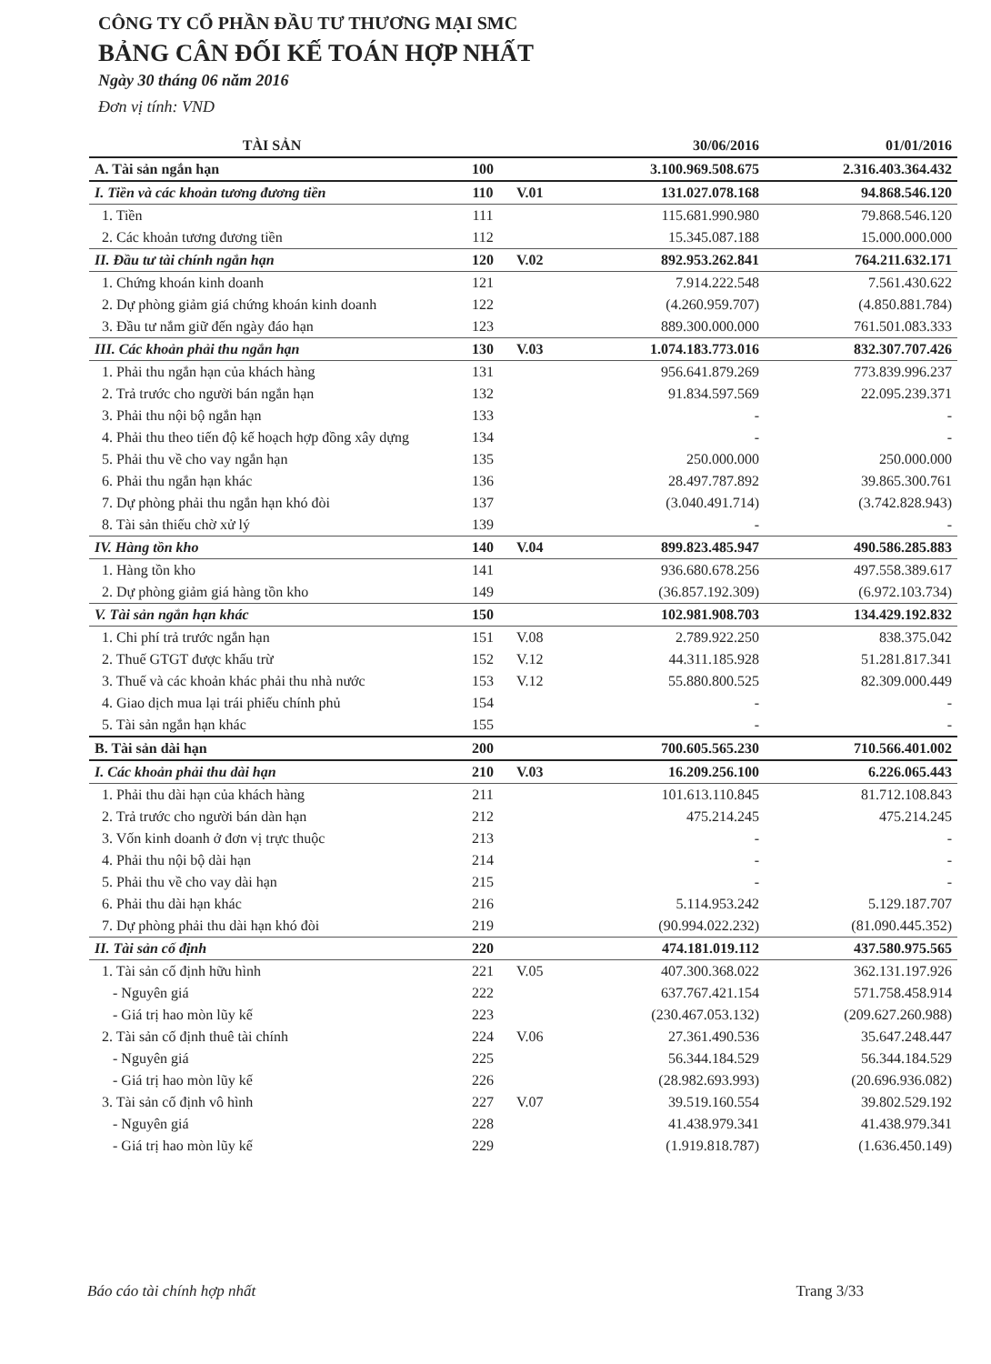CÔNG TY CỔ PHẦN ĐẦU TƯ THƯƠNG MẠI SMC
BẢNG CÂN ĐỐI KẾ TOÁN HỢP NHẤT
Ngày 30 tháng 06 năm 2016
Đơn vị tính: VND
| TÀI SẢN | | | 30/06/2016 | 01/01/2016 |
| --- | --- | --- | --- | --- |
| A. Tài sản ngắn hạn | 100 | | 3.100.969.508.675 | 2.316.403.364.432 |
| I. Tiền và các khoản tương đương tiền | 110 | V.01 | 131.027.078.168 | 94.868.546.120 |
| 1. Tiền | 111 | | 115.681.990.980 | 79.868.546.120 |
| 2. Các khoản tương đương tiền | 112 | | 15.345.087.188 | 15.000.000.000 |
| II. Đầu tư tài chính ngắn hạn | 120 | V.02 | 892.953.262.841 | 764.211.632.171 |
| 1. Chứng khoán kinh doanh | 121 | | 7.914.222.548 | 7.561.430.622 |
| 2. Dự phòng giảm giá chứng khoán kinh doanh | 122 | | (4.260.959.707) | (4.850.881.784) |
| 3. Đầu tư nắm giữ đến ngày đáo hạn | 123 | | 889.300.000.000 | 761.501.083.333 |
| III. Các khoản phải thu ngắn hạn | 130 | V.03 | 1.074.183.773.016 | 832.307.707.426 |
| 1. Phải thu ngắn hạn của khách hàng | 131 | | 956.641.879.269 | 773.839.996.237 |
| 2. Trả trước cho người bán ngắn hạn | 132 | | 91.834.597.569 | 22.095.239.371 |
| 3. Phải thu nội bộ ngắn hạn | 133 | | - | - |
| 4. Phải thu theo tiến độ kế hoạch hợp đồng xây dựng | 134 | | - | - |
| 5. Phải thu về cho vay ngắn hạn | 135 | | 250.000.000 | 250.000.000 |
| 6. Phải thu ngắn hạn khác | 136 | | 28.497.787.892 | 39.865.300.761 |
| 7. Dự phòng phải thu ngắn hạn khó đòi | 137 | | (3.040.491.714) | (3.742.828.943) |
| 8. Tài sản thiếu chờ xử lý | 139 | | - | - |
| IV. Hàng tồn kho | 140 | V.04 | 899.823.485.947 | 490.586.285.883 |
| 1. Hàng tồn kho | 141 | | 936.680.678.256 | 497.558.389.617 |
| 2. Dự phòng giảm giá hàng tồn kho | 149 | | (36.857.192.309) | (6.972.103.734) |
| V. Tài sản ngắn hạn khác | 150 | | 102.981.908.703 | 134.429.192.832 |
| 1. Chi phí trả trước ngắn hạn | 151 | V.08 | 2.789.922.250 | 838.375.042 |
| 2. Thuế GTGT được khấu trừ | 152 | V.12 | 44.311.185.928 | 51.281.817.341 |
| 3. Thuế và các khoản khác phải thu nhà nước | 153 | V.12 | 55.880.800.525 | 82.309.000.449 |
| 4. Giao dịch mua lại trái phiếu chính phủ | 154 | | - | - |
| 5. Tài sản ngắn hạn khác | 155 | | - | - |
| B. Tài sản dài hạn | 200 | | 700.605.565.230 | 710.566.401.002 |
| I. Các khoản phải thu dài hạn | 210 | V.03 | 16.209.256.100 | 6.226.065.443 |
| 1. Phải thu dài hạn của khách hàng | 211 | | 101.613.110.845 | 81.712.108.843 |
| 2. Trả trước cho người bán dàn hạn | 212 | | 475.214.245 | 475.214.245 |
| 3. Vốn kinh doanh ở đơn vị trực thuộc | 213 | | - | - |
| 4. Phải thu nội bộ dài hạn | 214 | | - | - |
| 5. Phải thu về cho vay dài hạn | 215 | | - | - |
| 6. Phải thu dài hạn khác | 216 | | 5.114.953.242 | 5.129.187.707 |
| 7. Dự phòng phải thu dài hạn khó đòi | 219 | | (90.994.022.232) | (81.090.445.352) |
| II. Tài sản cố định | 220 | | 474.181.019.112 | 437.580.975.565 |
| 1. Tài sản cố định hữu hình | 221 | V.05 | 407.300.368.022 | 362.131.197.926 |
| - Nguyên giá | 222 | | 637.767.421.154 | 571.758.458.914 |
| - Giá trị hao mòn lũy kế | 223 | | (230.467.053.132) | (209.627.260.988) |
| 2. Tài sản cố định thuê tài chính | 224 | V.06 | 27.361.490.536 | 35.647.248.447 |
| - Nguyên giá | 225 | | 56.344.184.529 | 56.344.184.529 |
| - Giá trị hao mòn lũy kế | 226 | | (28.982.693.993) | (20.696.936.082) |
| 3. Tài sản cố định vô hình | 227 | V.07 | 39.519.160.554 | 39.802.529.192 |
| - Nguyên giá | 228 | | 41.438.979.341 | 41.438.979.341 |
| - Giá trị hao mòn lũy kế | 229 | | (1.919.818.787) | (1.636.450.149) |
Báo cáo tài chính hợp nhất Trang 3/33